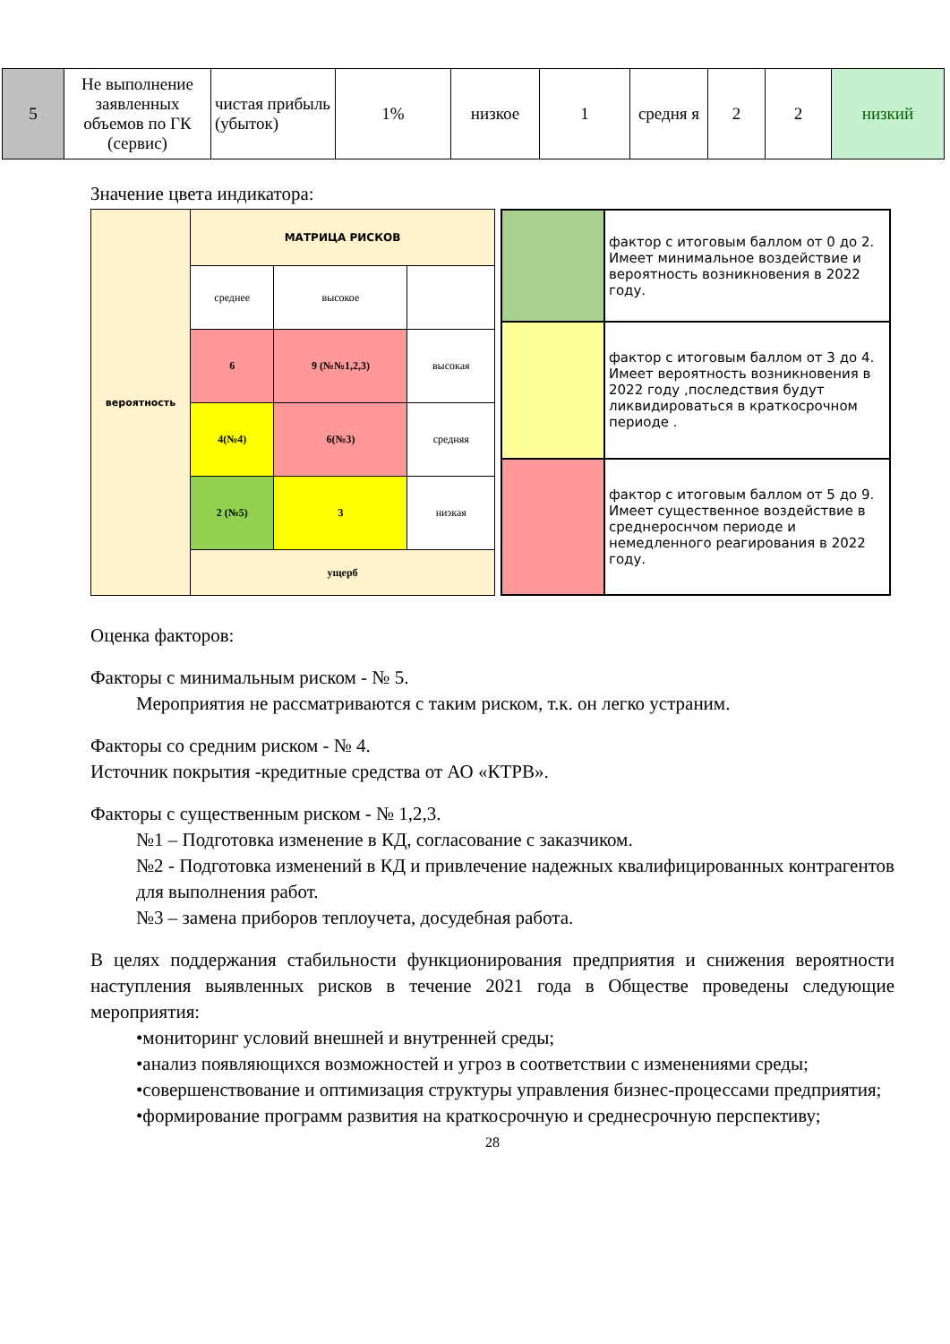| 5 | Не выполнение заявленных объемов по ГК (сервис) | чистая прибыль (убыток) | 1% | низкое | 1 | средня я | 2 | 2 | низкий |
Значение цвета индикатора:
| вероятность | МАТРИЦА РИСКОВ | | |
| | среднее | высокое | |
| | 6 | 9 (№№1,2,3) | высокая |
| | 4(№4) | 6(№3) | средняя |
| | 2 (№5) | 3 | низкая |
| | ущерб | | |
| | фактор с итоговым баллом от 0 до 2. Имеет минимальное воздействие и вероятность возникновения в 2022 году. |
| | фактор с итоговым баллом от 3 до 4. Имеет вероятность возникновения в 2022 году ,последствия будут ликвидироваться в краткосрочном периоде . |
| | фактор с итоговым баллом от 5 до 9. Имеет существенное воздействие в среднероснчом периоде и немедленного реагирования в 2022 году. |
Оценка факторов:
Факторы с минимальным риском - № 5.
Мероприятия не рассматриваются с таким риском, т.к. он легко устраним.
Факторы со средним риском - № 4.
Источник покрытия -кредитные средства от АО «КТРВ».
Факторы с существенным риском - № 1,2,3.
№1 – Подготовка изменение в КД, согласование с заказчиком.
№2 - Подготовка изменений в КД и привлечение надежных квалифицированных контрагентов для выполнения работ.
№3 – замена приборов теплоучета, досудебная работа.
В целях поддержания стабильности функционирования предприятия и снижения вероятности наступления выявленных рисков в течение 2021 года в Обществе проведены следующие мероприятия:
•мониторинг условий внешней и внутренней среды;
•анализ появляющихся возможностей и угроз в соответствии с изменениями среды;
•совершенствование и оптимизация структуры управления бизнес-процессами предприятия;
•формирование программ развития на краткосрочную и среднесрочную перспективу;
28